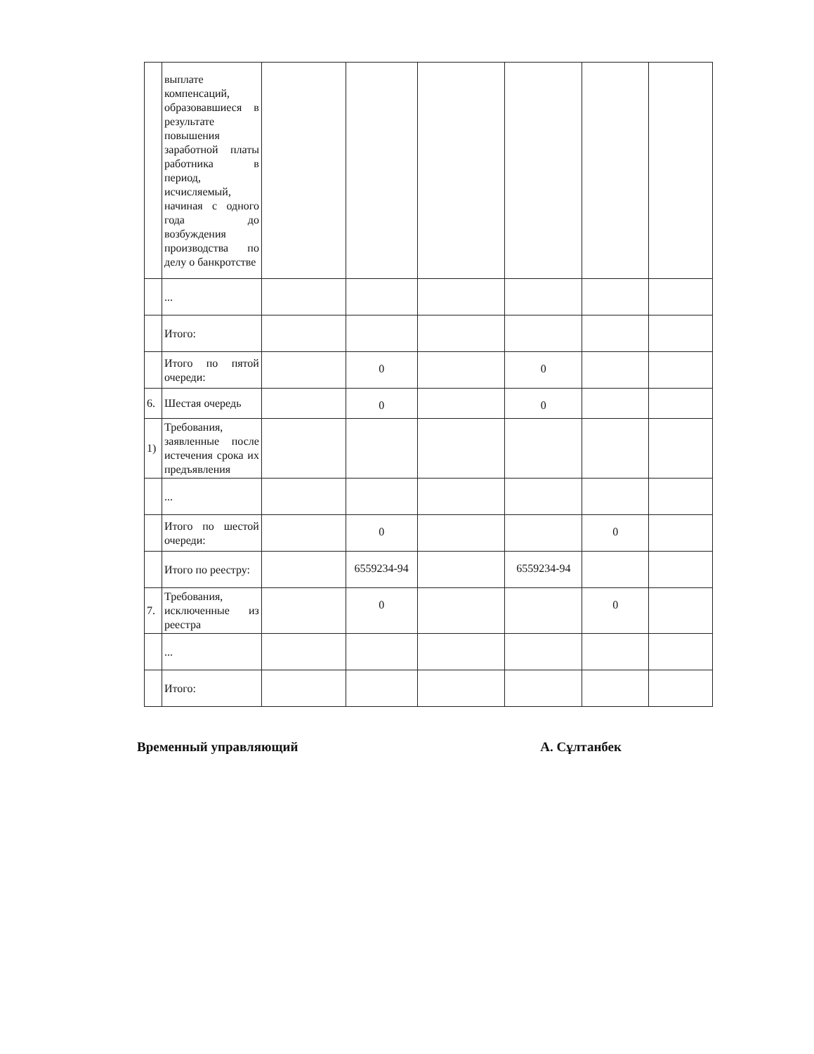| | выплате компенсаций, образовавшиеся в результате повышения заработной платы работника в период, исчисляемый, начиная с одного года до возбуждения производства по делу о банкротстве | | | | | | |
| | ... | | | | | | |
| | Итого: | | | | | | |
| | Итого по пятой очереди: | | 0 | | 0 | | |
| 6. | Шестая очередь | | 0 | | 0 | | |
| 1) | Требования, заявленные после истечения срока их предъявления | | | | | | |
| | ... | | | | | | |
| | Итого по шестой очереди: | | 0 | | | 0 | |
| | Итого по реестру: | | 6559234-94 | | 6559234-94 | | |
| 7. | Требования, исключенные из реестра | | 0 | | | 0 | |
| | ... | | | | | | |
| | Итого: | | | | | | |
Временный управляющий А. Сұлтанбек